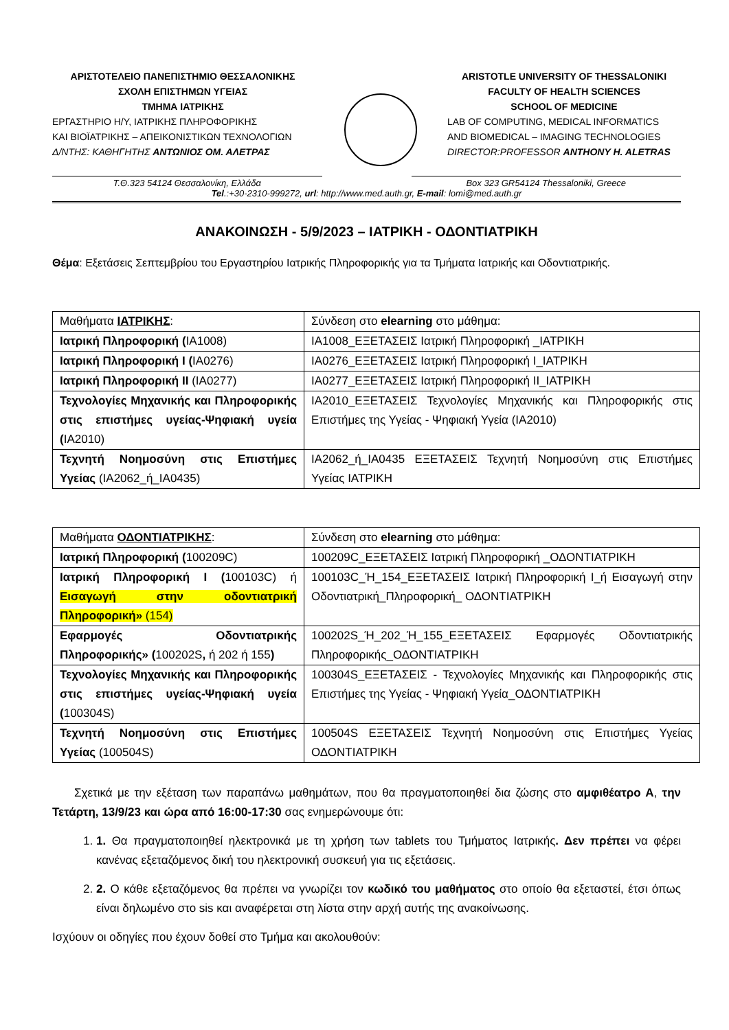ΑΡΙΣΤΟΤΕΛΕΙΟ ΠΑΝΕΠΙΣΤΗΜΙΟ ΘΕΣΣΑΛΟΝΙΚΗΣ
ΣΧΟΛΗ ΕΠΙΣΤΗΜΩΝ ΥΓΕΙΑΣ
ΤΜΗΜΑ ΙΑΤΡΙΚΗΣ
ΕΡΓΑΣΤΗΡΙΟ Η/Υ, ΙΑΤΡΙΚΗΣ ΠΛΗΡΟΦΟΡΙΚΗΣ
ΚΑΙ ΒΙΟΪΑΤΡΙΚΗΣ – ΑΠΕΙΚΟΝΙΣΤΙΚΩΝ ΤΕΧΝΟΛΟΓΙΩΝ
Δ/ΝΤΗΣ: ΚΑΘΗΓΗΤΗΣ ΑΝΤΩΝΙΟΣ ΟΜ. ΑΛΕΤΡΑΣ
ARISTOTLE UNIVERSITY OF THESSALONIKI
FACULTY OF HEALTH SCIENCES
SCHOOL OF MEDICINE
LAB OF COMPUTING, MEDICAL INFORMATICS
AND BIOMEDICAL – IMAGING TECHNOLOGIES
DIRECTOR:PROFESSOR ANTHONY H. ALETRAS
Τ.Θ.323 54124 Θεσσαλονίκη, Ελλάδα
Box 323 GR54124 Thessaloniki, Greece
Tel.:+30-2310-999272, url: http://www.med.auth.gr, E-mail: lomi@med.auth.gr
ΑΝΑΚΟΙΝΩΣΗ - 5/9/2023 – ΙΑΤΡΙΚΗ - ΟΔΟΝΤΙΑΤΡΙΚΗ
Θέμα: Εξετάσεις Σεπτεμβρίου του Εργαστηρίου Ιατρικής Πληροφορικής για τα Τμήματα Ιατρικής και Οδοντιατρικής.
| Μαθήματα ΙΑΤΡΙΚΗΣ : | Σύνδεση στο elearning στο μάθημα: |
| Ιατρική Πληροφορική ( IA1008) | IA1008_ΕΞΕΤΑΣΕΙΣ Ιατρική Πληροφορική _ΙΑΤΡΙΚΗ |
| Ιατρική Πληροφορική Ι ( IA0276) | IA0276_ΕΞΕΤΑΣΕΙΣ Ιατρική Πληροφορική Ι_ΙΑΤΡΙΚΗ |
| Ιατρική Πληροφορική ΙΙ (IA0277) | IA0277_ΕΞΕΤΑΣΕΙΣ Ιατρική Πληροφορική ΙΙ_ΙΑΤΡΙΚΗ |
| Τεχνολογίες Μηχανικής και Πληροφορικής στις επιστήμες υγείας-Ψηφιακή υγεία ( IA2010) | IA2010_ΕΞΕΤΑΣΕΙΣ Τεχνολογίες Μηχανικής και Πληροφορικής στις Επιστήμες της Υγείας - Ψηφιακή Υγεία (IA2010) |
| Τεχνητή Νοημοσύνη στις Επιστήμες Υγείας (IA2062_ή_IA0435) | IA2062_ή_IA0435 ΕΞΕΤΑΣΕΙΣ Τεχνητή Νοημοσύνη στις Επιστήμες Υγείας ΙΑΤΡΙΚΗ |
| Μαθήματα ΟΔΟΝΤΙΑΤΡΙΚΗΣ : | Σύνδεση στο elearning στο μάθημα: |
| Ιατρική Πληροφορική ( 100209C) | 100209C_ΕΞΕΤΑΣΕΙΣ Ιατρική Πληροφορική _ΟΔΟΝΤΙΑΤΡΙΚΗ |
| Ιατρική Πληροφορική Ι ( 100103C) ή Εισαγωγή στην οδοντιατρική Πληροφορική» (154) | 100103C_Ή_154_ΕΞΕΤΑΣΕΙΣ Ιατρική Πληροφορική Ι_ή Εισαγωγή στην Οδοντιατρική_Πληροφορική_ ΟΔΟΝΤΙΑΤΡΙΚΗ |
| Εφαρμογές Οδοντιατρικής Πληροφορικής» ( 100202S , ή 202 ή 155 ) | 100202S_Ή_202_Ή_155_ΕΞΕΤΑΣΕΙΣ Εφαρμογές Οδοντιατρικής Πληροφορικής_ΟΔΟΝΤΙΑΤΡΙΚΗ |
| Τεχνολογίες Μηχανικής και Πληροφορικής στις επιστήμες υγείας-Ψηφιακή υγεία ( 100304S) | 100304S_ΕΞΕΤΑΣΕΙΣ - Τεχνολογίες Μηχανικής και Πληροφορικής στις Επιστήμες της Υγείας - Ψηφιακή Υγεία_ΟΔΟΝΤΙΑΤΡΙΚΗ |
| Τεχνητή Νοημοσύνη στις Επιστήμες Υγείας (100504S) | 100504S ΕΞΕΤΑΣΕΙΣ Τεχνητή Νοημοσύνη στις Επιστήμες Υγείας ΟΔΟΝΤΙΑΤΡΙΚΗ |
Σχετικά με την εξέταση των παραπάνω μαθημάτων, που θα πραγματοποιηθεί δια ζώσης στο αμφιθέατρο Α, την Τετάρτη, 13/9/23 και ώρα από 16:00-17:30 σας ενημερώνουμε ότι:
1. 1. Θα πραγματοποιηθεί ηλεκτρονικά με τη χρήση των tablets του Τμήματος Ιατρικής. Δεν πρέπει να φέρει κανένας εξεταζόμενος δική του ηλεκτρονική συσκευή για τις εξετάσεις.
2. 2. Ο κάθε εξεταζόμενος θα πρέπει να γνωρίζει τον κωδικό του μαθήματος στο οποίο θα εξεταστεί, έτσι όπως είναι δηλωμένο στο sis και αναφέρεται στη λίστα στην αρχή αυτής της ανακοίνωσης.
Ισχύουν οι οδηγίες που έχουν δοθεί στο Τμήμα και ακολουθούν: